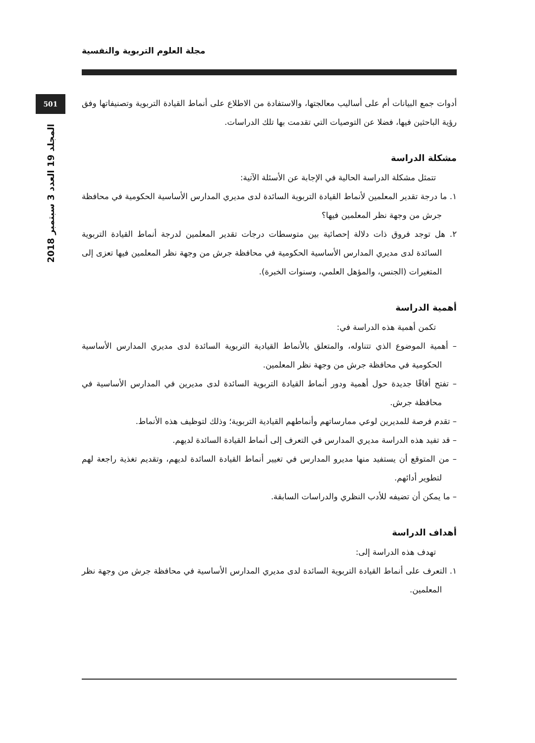مجلة العلوم التربوية والنفسية
501
المجلد 19 العدد 3 سبتمبر 2018
أدوات جمع البيانات أم على أساليب معالجتها، والاستفادة من الاطلاع على أنماط القيادة التربوية وتصنيفاتها وفق رؤية الباحثين فيها، فضلا عن التوصيات التي تقدمت بها تلك الدراسات.
مشكلة الدراسة
تتمثل مشكلة الدراسة الحالية في الإجابة عن الأسئلة الآتية:
١. ما درجة تقدير المعلمين لأنماط القيادة التربوية السائدة لدى مديري المدارس الأساسية الحكومية في محافظة جرش من وجهة نظر المعلمين فيها؟
٢. هل توجد فروق ذات دلالة إحصائية بين متوسطات درجات تقدير المعلمين لدرجة أنماط القيادة التربوية السائدة لدى مديري المدارس الأساسية الحكومية في محافظة جرش من وجهة نظر المعلمين فيها تعزى إلى المتغيرات (الجنس، والمؤهل العلمي، وسنوات الخبرة).
أهمية الدراسة
تكمن أهمية هذه الدراسة في:
– أهمية الموضوع الذي تتناوله، والمتعلق بالأنماط القيادية التربوية السائدة لدى مديري المدارس الأساسية الحكومية في محافظة جرش من وجهة نظر المعلمين.
– تفتح أفاقًا جديدة حول أهمية ودور أنماط القيادة التربوية السائدة لدى مديرين في المدارس الأساسية في محافظة جرش.
– تقدم فرصة للمديرين لوعي ممارساتهم وأنماطهم القيادية التربوية؛ وذلك لتوظيف هذه الأنماط.
– قد تفيد هذه الدراسة مديري المدارس في التعرف إلى أنماط القيادة السائدة لديهم.
– من المتوقع أن يستفيد منها مديرو المدارس في تغيير أنماط القيادة السائدة لديهم، وتقديم تغذية راجعة لهم لتطوير أدائهم.
– ما يمكن أن تضيفه للأدب النظري والدراسات السابقة.
أهداف الدراسة
تهدف هذه الدراسة إلى:
١. التعرف على أنماط القيادة التربوية السائدة لدى مديري المدارس الأساسية في محافظة جرش من وجهة نظر المعلمين.